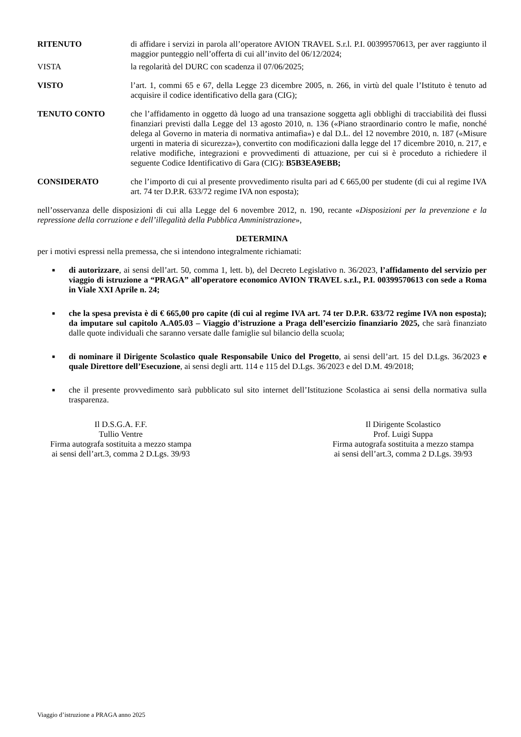RITENUTO di affidare i servizi in parola all’operatore AVION TRAVEL S.r.l. P.I. 00399570613, per aver raggiunto il maggior punteggio nell’offerta di cui all’invito del 06/12/2024;
VISTA la regolarità del DURC con scadenza il 07/06/2025;
VISTO l’art. 1, commi 65 e 67, della Legge 23 dicembre 2005, n. 266, in virtù del quale l’Istituto è tenuto ad acquisire il codice identificativo della gara (CIG);
TENUTO CONTO che l’affidamento in oggetto dà luogo ad una transazione soggetta agli obblighi di tracciabilità dei flussi finanziari previsti dalla Legge del 13 agosto 2010, n. 136 («Piano straordinario contro le mafie, nonché delega al Governo in materia di normativa antimafia») e dal D.L. del 12 novembre 2010, n. 187 («Misure urgenti in materia di sicurezza»), convertito con modificazioni dalla legge del 17 dicembre 2010, n. 217, e relative modifiche, integrazioni e provvedimenti di attuazione, per cui si è proceduto a richiedere il seguente Codice Identificativo di Gara (CIG): B5B3EA9EBB;
CONSIDERATO che l’importo di cui al presente provvedimento risulta pari ad € 665,00 per studente (di cui al regime IVA art. 74 ter D.P.R. 633/72 regime IVA non esposta);
nell’osservanza delle disposizioni di cui alla Legge del 6 novembre 2012, n. 190, recante «Disposizioni per la prevenzione e la repressione della corruzione e dell’illegalità della Pubblica Amministrazione»,
DETERMINA
per i motivi espressi nella premessa, che si intendono integralmente richiamati:
■ di autorizzare, ai sensi dell’art. 50, comma 1, lett. b), del Decreto Legislativo n. 36/2023, l’affidamento del servizio per viaggio di istruzione a “PRAGA” all’operatore economico AVION TRAVEL s.r.l., P.I. 00399570613 con sede a Roma in Viale XXI Aprile n. 24;
■ che la spesa prevista è di € 665,00 pro capite (di cui al regime IVA art. 74 ter D.P.R. 633/72 regime IVA non esposta); da imputare sul capitolo A.A05.03 – Viaggio d’istruzione a Praga dell’esercizio finanziario 2025, che sarà finanziato dalle quote individuali che saranno versate dalle famiglie sul bilancio della scuola;
■ di nominare il Dirigente Scolastico quale Responsabile Unico del Progetto, ai sensi dell’art. 15 del D.Lgs. 36/2023 e quale Direttore dell’Esecuzione, ai sensi degli artt. 114 e 115 del D.Lgs. 36/2023 e del D.M. 49/2018;
■ che il presente provvedimento sarà pubblicato sul sito internet dell’Istituzione Scolastica ai sensi della normativa sulla trasparenza.
Il D.S.G.A. F.F.
Tullio Ventre
Firma autografa sostituita a mezzo stampa
ai sensi dell’art.3, comma 2 D.Lgs. 39/93
Il Dirigente Scolastico
Prof. Luigi Suppa
Firma autografa sostituita a mezzo stampa
ai sensi dell’art.3, comma 2 D.Lgs. 39/93
Viaggio d’istruzione a PRAGA anno 2025